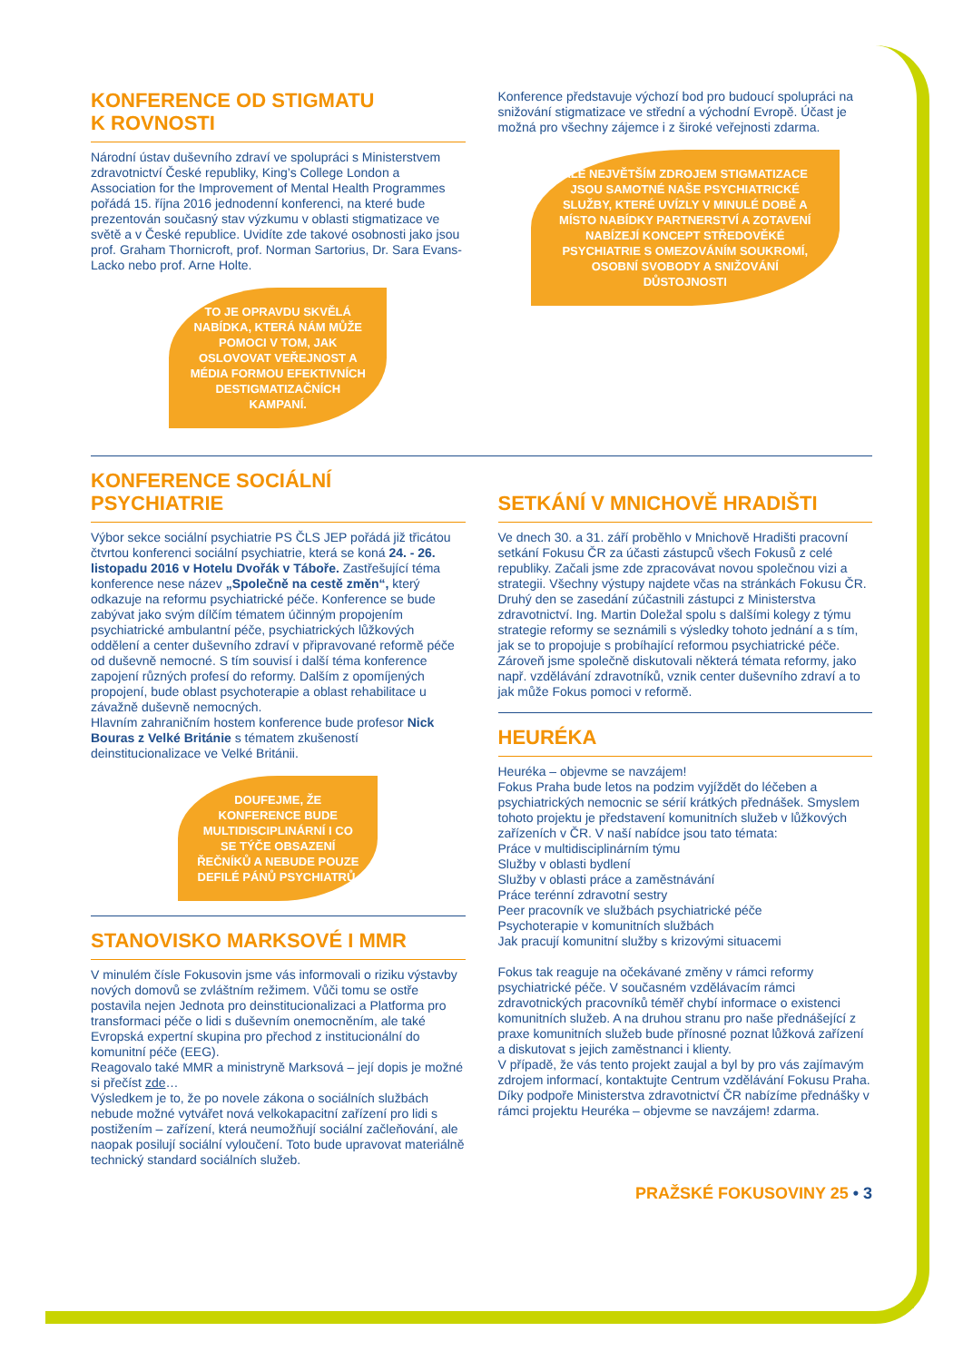KONFERENCE OD STIGMATU
K ROVNOSTI
Národní ústav duševního zdraví ve spolupráci s Ministerstvem zdravotnictví České republiky, King’s College London a Association for the Improvement of Mental Health Programmes pořádá 15. října 2016 jednodenní konferenci, na které bude prezentován současný stav výzkumu v oblasti stigmatizace ve světě a v České republice. Uvidíte zde takové osobnosti jako jsou prof. Graham Thornicroft, prof. Norman Sartorius, Dr. Sara Evans-Lacko nebo prof. Arne Holte.
TO JE OPRAVDU SKVĚLÁ NABÍDKA, KTERÁ NÁM MŮŽE POMOCI V TOM, JAK OSLOVOVAT VEŘEJNOST A MÉDIA FORMOU EFEKTIVNÍCH DESTIGMATIZAČNÍCH KAMPANÍ.
Konference představuje výchozí bod pro budoucí spolupráci na snižování stigmatizace ve střední a východní Evropě. Účast je možná pro všechny zájemce i z široké veřejnosti zdarma.
ALE NEJVĚTŠÍM ZDROJEM STIGMATIZACE JSOU SAMOTNÉ NAŠE PSYCHIATRICKÉ SLUŽBY, KTERÉ UVÍZLY V MINULÉ DOBĚ A MÍSTO NABÍDKY PARTNERSTVÍ A ZOTAVENÍ NABÍZEJÍ KONCEPT STŘEDOVĚKÉ PSYCHIATRIE S OMEZOVÁNÍM SOUKROMÍ, OSOBNÍ SVOBODY A SNIŽOVÁNÍ DŮSTOJNOSTI
KONFERENCE SOCIÁLNÍ
PSYCHIATRIE
Výbor sekce sociální psychiatrie PS ČLS JEP pořádá již třicátou čtvrtou konferenci sociální psychiatrie, která se koná 24. - 26. listopadu 2016 v Hotelu Dvořák v Táboře. Zastřešující téma konference nese název „Společně na cestě změn“, který odkazuje na reformu psychiatrické péče. Konference se bude zabývat jako svým dílčím tématem účinným propojením psychiatrické ambulantní péče, psychiatrických lůžkových oddělení a center duševního zdraví v připravované reformě péče od duševně nemocné. S tím souvisí i další téma konference zapojení různých profesí do reformy. Dalším z opomíjených propojení, bude oblast psychoterapie a oblast rehabilitace u závažně duševně nemocných.
Hlavním zahraničním hostem konference bude profesor Nick Bouras z Velké Británie s tématem zkušeností deinstitucionalizace ve Velké Británii.
DOUFEJME, ŽE KONFERENCE BUDE MULTIDISCIPLINÁRNÍ I CO SE TÝČE OBSAZENÍ ŘEČNÍKŮ A NEBUDE POUZE DEFILÉ PÁNŮ PSYCHIATRŮ.
STANOVISKO MARKSOVÉ I MMR
V minulém čísle Fokusovin jsme vás informovali o riziku výstavby nových domovů se zvláštním režimem. Vůči tomu se ostře postavila nejen Jednota pro deinstitucionalizaci a Platforma pro transformaci péče o lidi s duševním onemocněním, ale také Evropská expertní skupina pro přechod z institucionální do komunitní péče (EEG).
Reagovalo také MMR a ministryně Marksová – její dopis je možné si přečíst zde…
Výsledkem je to, že po novele zákona o sociálních službách nebude možné vytvářet nová velkokapacitní zařízení pro lidi s postižením – zařízení, která neumožňují sociální začleňování, ale naopak posilují sociální vyloučení. Toto bude upravovat materiálně technický standard sociálních služeb.
SETKÁNÍ V MNICHOVĚ HRADIŠTI
Ve dnech 30. a 31. září proběhlo v Mnichově Hradišti pracovní setkání Fokusu ČR za účasti zástupců všech Fokusů z celé republiky. Začali jsme zde zpracovávat novou společnou vizi a strategii. Všechny výstupy najdete včas na stránkách Fokusu ČR.
Druhý den se zasedání zúčastnili zástupci z Ministerstva zdravotnictví. Ing. Martin Doležal spolu s dalšími kolegy z týmu strategie reformy se seznámili s výsledky tohoto jednání a s tím, jak se to propojuje s probíhající reformou psychiatrické péče. Zároveň jsme společně diskutovali některá témata reformy, jako např. vzdělávání zdravotníků, vznik center duševního zdraví a to jak může Fokus pomoci v reformě.
HEURÉKA
Heuréka – objevme se navzájem!
Fokus Praha bude letos na podzim vyjíždět do léčeben a psychiatrických nemocnic se sérií krátkých přednášek. Smyslem tohoto projektu je představení komunitních služeb v lůžkových zařízeních v ČR. V naší nabídce jsou tato témata:
Práce v multidisciplinárním týmu
Služby v oblasti bydlení
Služby v oblasti práce a zaměstnávání
Práce terénní zdravotní sestry
Peer pracovník ve službách psychiatrické péče
Psychoterapie v komunitních službách
Jak pracují komunitní služby s krizovými situacemi
Fokus tak reaguje na očekávané změny v rámci reformy psychiatrické péče. V současném vzdělávacím rámci zdravotnických pracovníků téměř chybí informace o existenci komunitních služeb. A na druhou stranu pro naše přednášející z praxe komunitních služeb bude přínosné poznat lůžková zařízení a diskutovat s jejich zaměstnanci i klienty.
V případě, že vás tento projekt zaujal a byl by pro vás zajímavým zdrojem informací, kontaktujte Centrum vzdělávání Fokusu Praha.
Díky podpoře Ministerstva zdravotnictví ČR nabízíme přednášky v rámci projektu Heuréka – objevme se navzájem! zdarma.
PRAŽSKÉ FOKUSOVINY 25 • 3